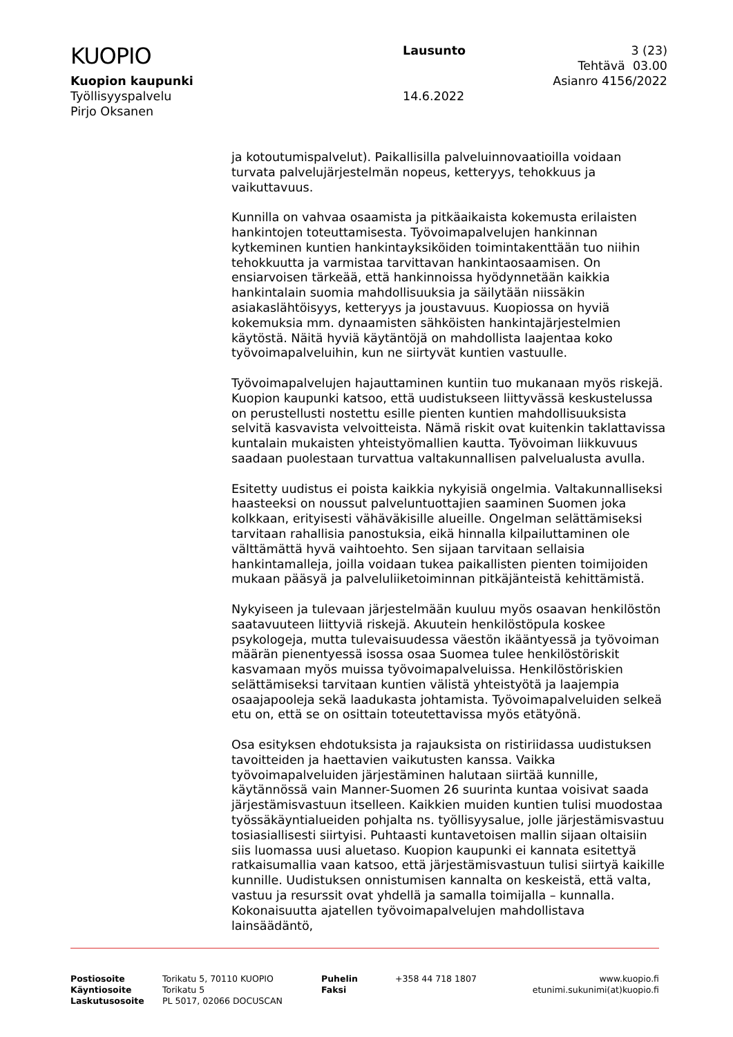KUOPIO
Kuopion kaupunki
Työllisyyspalvelu
Pirjo Oksanen
Lausunto
14.6.2022
3 (23)
Tehtävä 03.00
Asianro 4156/2022
ja kotoutumispalvelut). Paikallisilla palveluinnovaatioilla voidaan turvata palvelujärjestelmän nopeus, ketteryys, tehokkuus ja vaikuttavuus.
Kunnilla on vahvaa osaamista ja pitkäaikaista kokemusta erilaisten hankintojen toteuttamisesta. Työvoimapalvelujen hankinnan kytkeminen kuntien hankintayksiköiden toimintakenttään tuo niihin tehokkuutta ja varmistaa tarvittavan hankintaosaamisen. On ensiarvoisen tärkeää, että hankinnoissa hyödynnetään kaikkia hankintalain suomia mahdollisuuksia ja säilytään niissäkin asiakaslähtöisyys, ketteryys ja joustavuus. Kuopiossa on hyviä kokemuksia mm. dynaamisten sähköisten hankintajärjestelmien käytöstä. Näitä hyviä käytäntöjä on mahdollista laajentaa koko työvoimapalveluihin, kun ne siirtyvät kuntien vastuulle.
Työvoimapalvelujen hajauttaminen kuntiin tuo mukanaan myös riskejä. Kuopion kaupunki katsoo, että uudistukseen liittyvässä keskustelussa on perustellusti nostettu esille pienten kuntien mahdollisuuksista selvitä kasvavista velvoitteista. Nämä riskit ovat kuitenkin taklattavissa kuntalain mukaisten yhteistyömallien kautta. Työvoiman liikkuvuus saadaan puolestaan turvattua valtakunnallisen palvelualusta avulla.
Esitetty uudistus ei poista kaikkia nykyisiä ongelmia. Valtakunnalliseksi haasteeksi on noussut palveluntuottajien saaminen Suomen joka kolkkaan, erityisesti vähäväkisille alueille. Ongelman selättämiseksi tarvitaan rahallisia panostuksia, eikä hinnalla kilpailuttaminen ole välttämättä hyvä vaihtoehto. Sen sijaan tarvitaan sellaisia hankintamalleja, joilla voidaan tukea paikallisten pienten toimijoiden mukaan pääsyä ja palveluliiketoiminnan pitkäjänteistä kehittämistä.
Nykyiseen ja tulevaan järjestelmään kuuluu myös osaavan henkilöstön saatavuuteen liittyviä riskejä. Akuutein henkilöstöpula koskee psykologeja, mutta tulevaisuudessa väestön ikääntyessä ja työvoiman määrän pienentyessä isossa osaa Suomea tulee henkilöstöriskit kasvamaan myös muissa työvoimapalveluissa. Henkilöstöriskien selättämiseksi tarvitaan kuntien välistä yhteistyötä ja laajempia osaajapooleja sekä laadukasta johtamista. Työvoimapalveluiden selkeä etu on, että se on osittain toteutettavissa myös etätyönä.
Osa esityksen ehdotuksista ja rajauksista on ristiriidassa uudistuksen tavoitteiden ja haettavien vaikutusten kanssa. Vaikka työvoimapalveluiden järjestäminen halutaan siirtää kunnille, käytännössä vain Manner-Suomen 26 suurinta kuntaa voisivat saada järjestämisvastuun itselleen. Kaikkien muiden kuntien tulisi muodostaa työssäkäyntialueiden pohjalta ns. työllisyysalue, jolle järjestämisvastuu tosiasiallisesti siirtyisi. Puhtaasti kuntavetoisen mallin sijaan oltaisiin siis luomassa uusi aluetaso. Kuopion kaupunki ei kannata esitettyä ratkaisumallia vaan katsoo, että järjestämisvastuun tulisi siirtyä kaikille kunnille. Uudistuksen onnistumisen kannalta on keskeistä, että valta, vastuu ja resurssit ovat yhdellä ja samalla toimijalla – kunnalla. Kokonaisuutta ajatellen työvoimapalvelujen mahdollistava lainsäädäntö,
Postiosoite
Käyntiosoite
Laskutusosoite
Torikatu 5, 70110 KUOPIO
Torikatu 5
PL 5017, 02066 DOCUSCAN
Puhelin
Faksi
+358 44 718 1807 www.kuopio.fi
etunimi.sukunimi(at)kuopio.fi